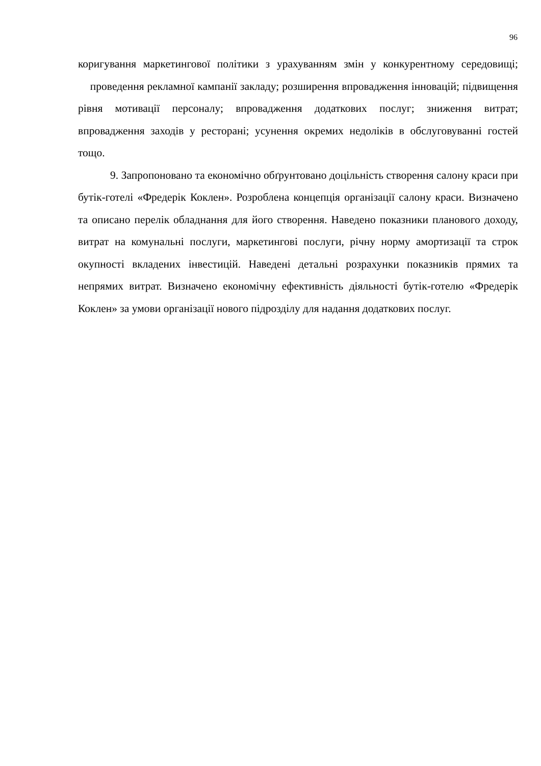96
коригування маркетингової політики з урахуванням змін у конкурентному середовищі; проведення рекламної кампанії закладу; розширення впровадження інновацій; підвищення рівня мотивації персоналу; впровадження додаткових послуг; зниження витрат; впровадження заходів у ресторані; усунення окремих недоліків в обслуговуванні гостей тощо.
9. Запропоновано та економічно обґрунтовано доцільність створення салону краси при бутік-готелі «Фредерік Коклен». Розроблена концепція організації салону краси. Визначено та описано перелік обладнання для його створення. Наведено показники планового доходу, витрат на комунальні послуги, маркетингові послуги, річну норму амортизації та строк окупності вкладених інвестицій. Наведені детальні розрахунки показників прямих та непрямих витрат. Визначено економічну ефективність діяльності бутік-готелю «Фредерік Коклен» за умови організації нового підрозділу для надання додаткових послуг.